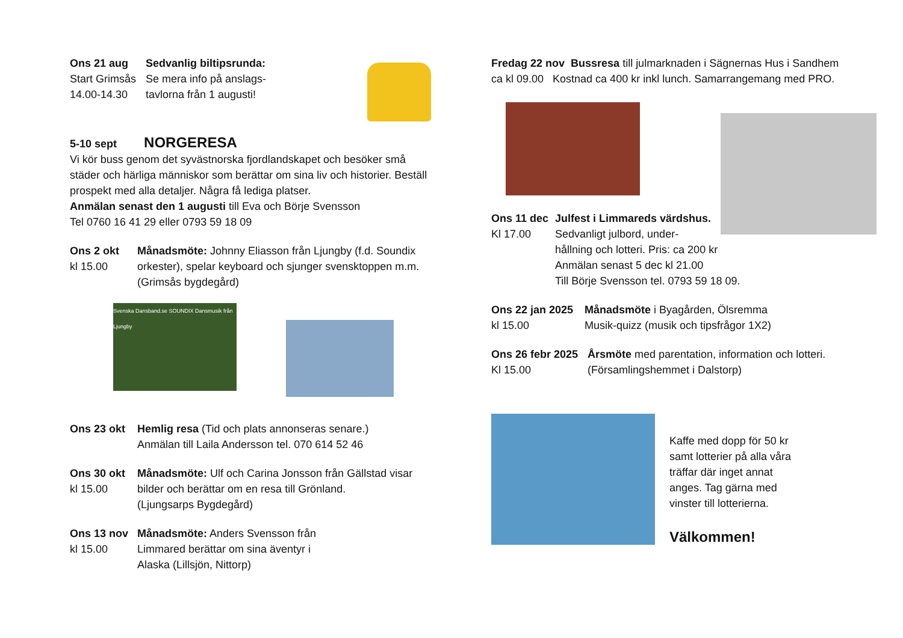Ons 21 aug
Start Grimsås
14.00-14.30
Sedvanlig biltipsrunda:
Se mera info på anslags-
tavlorna från 1 augusti!
5-10 sept NORGERESA
Vi kör buss genom det syvästnorska fjordlandskapet och besöker små städer och härliga människor som berättar om sina liv och historier. Beställ prospekt med alla detaljer. Några få lediga platser.
Anmälan senast den 1 augusti till Eva och Börje Svensson
Tel 0760 16 41 29 eller 0793 59 18 09
Ons 2 okt
kl 15.00
Månadsmöte: Johnny Eliasson från Ljungby (f.d. Soundix orkester), spelar keyboard och sjunger svensktoppen m.m. (Grimsås bygdegård)
Svenska Dansband.se SOUNDIX Dansmusik från Ljungby
Ons 23 okt Hemlig resa (Tid och plats annonseras senare.)
Anmälan till Laila Andersson tel. 070 614 52 46
Ons 30 okt
kl 15.00
Månadsmöte: Ulf och Carina Jonsson från Gällstad visar bilder och berättar om en resa till Grönland.
(Ljungsarps Bygdegård)
Ons 13 nov
kl 15.00
Månadsmöte: Anders Svensson från Limmared berättar om sina äventyr i Alaska (Lillsjön, Nittorp)
Fredag 22 nov Bussresa till julmarknaden i Sägnernas Hus i Sandhem
ca kl 09.00 Kostnad ca 400 kr inkl lunch. Samarrangemang med PRO.
Ons 11 dec
Kl 17.00
Julfest i Limmareds värdshus.
Sedvanligt julbord, under-
hållning och lotteri. Pris: ca 200 kr
Anmälan senast 5 dec kl 21.00
Till Börje Svensson tel. 0793 59 18 09.
Ons 22 jan 2025
kl 15.00
Månadsmöte i Byagården, Ölsremma
Musik-quizz (musik och tipsfrågor 1X2)
Ons 26 febr 2025
Kl 15.00
Årsmöte med parentation, information och lotteri.
(Församlingshemmet i Dalstorp)
Kaffe med dopp för 50 kr
samt lotterier på alla våra
träffar där inget annat
anges. Tag gärna med
vinster till lotterierna.
Välkommen!